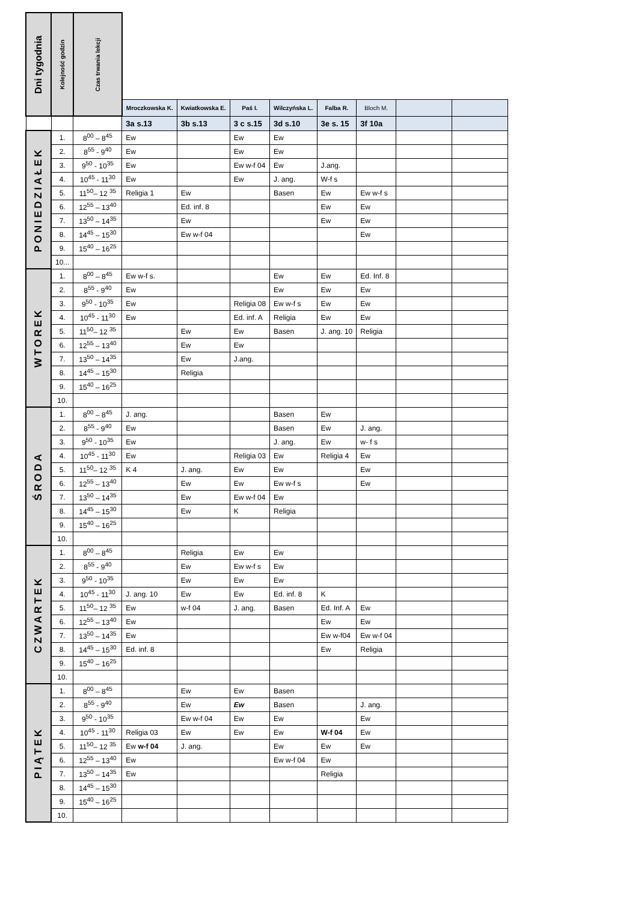| Dni tygodnia | Kolejność godzin | Czas trwania lekcji | | | | | | | | |
| | | | Mroczkowska K. | Kwiatkowska E. | Paś I. | Wilczyńska L. | Falba R. | Bloch M. | | |
| | | | 3a s.13 | 3b s.13 | 3 c s.15 | 3d s.10 | 3e s. 15 | 3f 10a | | |
| PONIEDZIAŁEK | 1. | 8<sup>00</sup> – 8<sup>45</sup> | Ew | | Ew | Ew | | | | |
| | 2. | 8<sup>55</sup> - 9<sup>40</sup> | Ew | | Ew | Ew | | | | |
| | 3. | 9<sup>50</sup> - 10<sup>35</sup> | Ew | | Ew w-f 04 | Ew | J.ang. | | | |
| | 4. | 10<sup>45</sup> - 11<sup>30</sup> | Ew | | Ew | J. ang. | W-f s | | | |
| | 5. | 11<sup>50</sup>– 12 <sup>35</sup> | Religia 1 | Ew | | Basen | Ew | Ew w-f s | | |
| | 6. | 12<sup>55</sup> – 13<sup>40</sup> | | Ed. inf. 8 | | | Ew | Ew | | |
| | 7. | 13<sup>50</sup> – 14<sup>35</sup> | | Ew | | | Ew | Ew | | |
| | 8. | 14<sup>45</sup> – 15<sup>30</sup> | | Ew w-f 04 | | | | Ew | | |
| | 9. | 15<sup>40</sup> – 16<sup>25</sup> | | | | | | | | |
| | 10... | | | | | | | | | |
| WTOREK | 1. | 8<sup>00</sup> – 8<sup>45</sup> | Ew w-f s. | | | Ew | Ew | Ed. Inf. 8 | | |
| | 2. | 8<sup>55</sup> - 9<sup>40</sup> | Ew | | | Ew | Ew | Ew | | |
| | 3. | 9<sup>50</sup> - 10<sup>35</sup> | Ew | | Religia 08 | Ew w-f s | Ew | Ew | | |
| | 4. | 10<sup>45</sup> - 11<sup>30</sup> | Ew | | Ed. inf. A | Religia | Ew | Ew | | |
| | 5. | 11<sup>50</sup>– 12 <sup>35</sup> | | Ew | Ew | Basen | J. ang. 10 | Religia | | |
| | 6. | 12<sup>55</sup> – 13<sup>40</sup> | | Ew | Ew | | | | | |
| | 7. | 13<sup>50</sup> – 14<sup>35</sup> | | Ew | J.ang. | | | | | |
| | 8. | 14<sup>45</sup> – 15<sup>30</sup> | | Religia | | | | | | |
| | 9. | 15<sup>40</sup> – 16<sup>25</sup> | | | | | | | | |
| | 10. | | | | | | | | | |
| ŚRODA | 1. | 8<sup>00</sup> – 8<sup>45</sup> | J. ang. | | | Basen | Ew | | | |
| | 2. | 8<sup>55</sup> - 9<sup>40</sup> | Ew | | | Basen | Ew | J. ang. | | |
| | 3. | 9<sup>50</sup> - 10<sup>35</sup> | Ew | | | J. ang. | Ew | w- f s | | |
| | 4. | 10<sup>45</sup> - 11<sup>30</sup> | Ew | | Religia 03 | Ew | Religia 4 | Ew | | |
| | 5. | 11<sup>50</sup>– 12 <sup>35</sup> | K 4 | J. ang. | Ew | Ew | | Ew | | |
| | 6. | 12<sup>55</sup> – 13<sup>40</sup> | | Ew | Ew | Ew w-f s | | Ew | | |
| | 7. | 13<sup>50</sup> – 14<sup>35</sup> | | Ew | Ew w-f 04 | Ew | | | | |
| | 8. | 14<sup>45</sup> – 15<sup>30</sup> | | Ew | K | Religia | | | | |
| | 9. | 15<sup>40</sup> – 16<sup>25</sup> | | | | | | | | |
| | 10. | | | | | | | | | |
| CZWARTEK | 1. | 8<sup>00</sup> – 8<sup>45</sup> | | Religia | Ew | Ew | | | | |
| | 2. | 8<sup>55</sup> - 9<sup>40</sup> | | Ew | Ew w-f s | Ew | | | | |
| | 3. | 9<sup>50</sup> - 10<sup>35</sup> | | Ew | Ew | Ew | | | | |
| | 4. | 10<sup>45</sup> - 11<sup>30</sup> | J. ang. 10 | Ew | Ew | Ed. inf. 8 | K | | | |
| | 5. | 11<sup>50</sup>– 12 <sup>35</sup> | Ew | w-f 04 | J. ang. | Basen | Ed. Inf. A | Ew | | |
| | 6. | 12<sup>55</sup> – 13<sup>40</sup> | Ew | | | | Ew | Ew | | |
| | 7. | 13<sup>50</sup> – 14<sup>35</sup> | Ew | | | | Ew w-f04 | Ew w-f 04 | | |
| | 8. | 14<sup>45</sup> – 15<sup>30</sup> | Ed. inf. 8 | | | | Ew | Religia | | |
| | 9. | 15<sup>40</sup> – 16<sup>25</sup> | | | | | | | | |
| | 10. | | | | | | | | | |
| PIĄTEK | 1. | 8<sup>00</sup> – 8<sup>45</sup> | | Ew | Ew | Basen | | | | |
| | 2. | 8<sup>55</sup> - 9<sup>40</sup> | | Ew | Ew | Basen | | J. ang. | | |
| | 3. | 9<sup>50</sup> - 10<sup>35</sup> | | Ew w-f 04 | Ew | Ew | | Ew | | |
| | 4. | 10<sup>45</sup> - 11<sup>30</sup> | Religia 03 | Ew | Ew | Ew | W-f 04 | Ew | | |
| | 5. | 11<sup>50</sup>– 12 <sup>35</sup> | Ew w-f 04 | J. ang. | | Ew | Ew | Ew | | |
| | 6. | 12<sup>55</sup> – 13<sup>40</sup> | Ew | | | Ew w-f 04 | Ew | | | |
| | 7. | 13<sup>50</sup> – 14<sup>35</sup> | Ew | | | | Religia | | | |
| | 8. | 14<sup>45</sup> – 15<sup>30</sup> | | | | | | | | |
| | 9. | 15<sup>40</sup> – 16<sup>25</sup> | | | | | | | | |
| | 10. | | | | | | | | | |